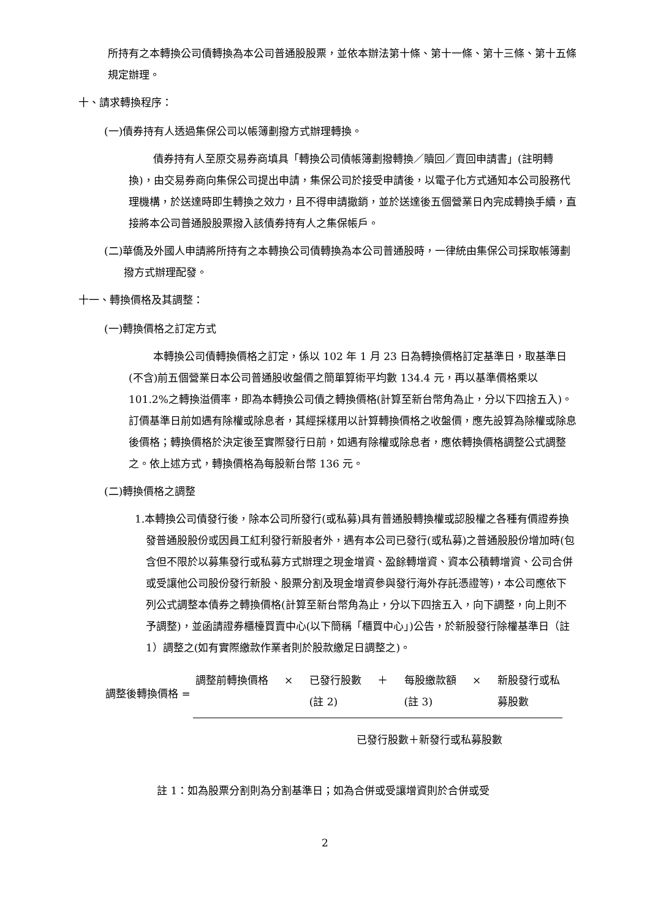所持有之本轉換公司債轉換為本公司普通股股票，並依本辦法第十條、第十一條、第十三條、第十五條規定辦理。
十、請求轉換程序：
(一)債券持有人透過集保公司以帳簿劃撥方式辦理轉換。
債券持有人至原交易券商填具「轉換公司債帳簿劃撥轉換／贖回／賣回申請書」(註明轉換)，由交易券商向集保公司提出申請，集保公司於接受申請後，以電子化方式通知本公司股務代理機構，於送達時即生轉換之效力，且不得申請撤銷，並於送達後五個營業日內完成轉換手續，直接將本公司普通股股票撥入該債券持有人之集保帳戶。
(二)華僑及外國人申請將所持有之本轉換公司債轉換為本公司普通股時，一律統由集保公司採取帳簿劃撥方式辦理配發。
十一、轉換價格及其調整：
(一)轉換價格之訂定方式
本轉換公司債轉換價格之訂定，係以 102 年 1 月 23 日為轉換價格訂定基準日，取基準日(不含)前五個營業日本公司普通股收盤價之簡單算術平均數 134.4 元，再以基準價格乘以 101.2%之轉換溢價率，即為本轉換公司債之轉換價格(計算至新台幣角為止，分以下四捨五入)。訂價基準日前如遇有除權或除息者，其經採樣用以計算轉換價格之收盤價，應先設算為除權或除息後價格；轉換價格於決定後至實際發行日前，如遇有除權或除息者，應依轉換價格調整公式調整之。依上述方式，轉換價格為每股新台幣 136 元。
(二)轉換價格之調整
1.本轉換公司債發行後，除本公司所發行(或私募)具有普通股轉換權或認股權之各種有價證券換發普通股股份或因員工紅利發行新股者外，遇有本公司已發行(或私募)之普通股股份增加時(包含但不限於以募集發行或私募方式辦理之現金增資、盈餘轉增資、資本公積轉增資、公司合併或受讓他公司股份發行新股、股票分割及現金增資參與發行海外存託憑證等)，本公司應依下列公式調整本債券之轉換價格(計算至新台幣角為止，分以下四捨五入，向下調整，向上則不予調整)，並函請證券櫃檯買賣中心(以下簡稱「櫃買中心」)公告，於新股發行除權基準日（註 1）調整之(如有實際繳款作業者則於股款繳足日調整之)。
調整後轉換價格 =
調整前轉換價格 × 已發行股數
(註 2) ＋ 每股繳款額
(註 3) × 新股發行或私
募股數
已發行股數＋新發行或私募股數
註 1：如為股票分割則為分割基準日；如為合併或受讓增資則於合併或受
2